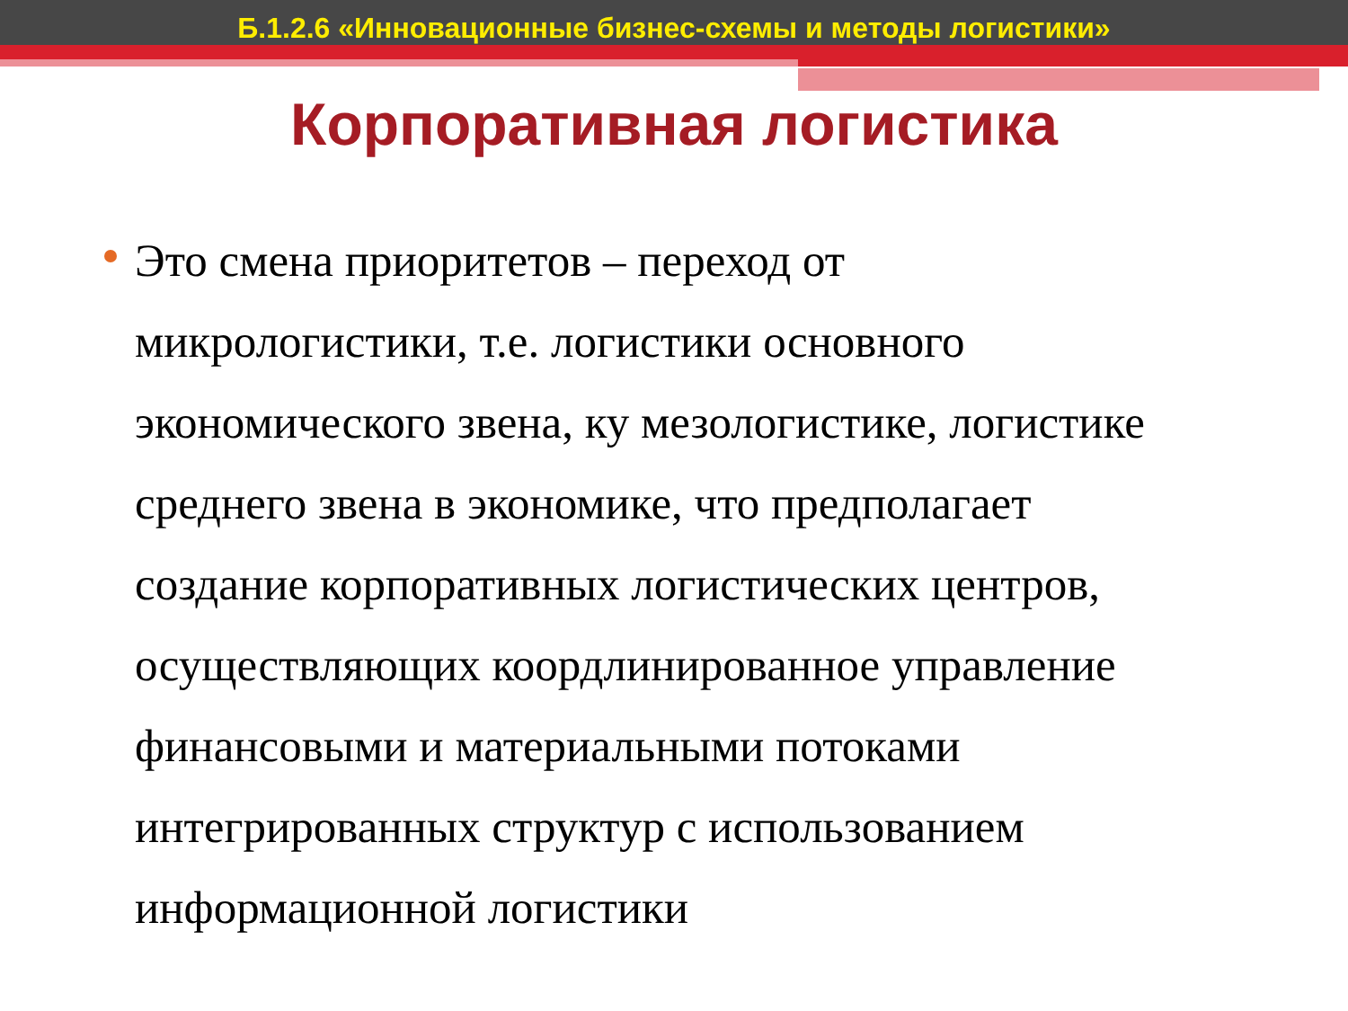Б.1.2.6 «Инновационные бизнес-схемы и методы логистики»
Корпоративная логистика
Это смена приоритетов – переход от
микрологистики, т.е. логистики основного
экономического звена, ку мезологистике, логистике
среднего звена в экономике, что предполагает
создание корпоративных логистических центров,
осуществляющих коордлинированное управление
финансовыми и материальными потоками
интегрированных структур с использованием
информационной логистики